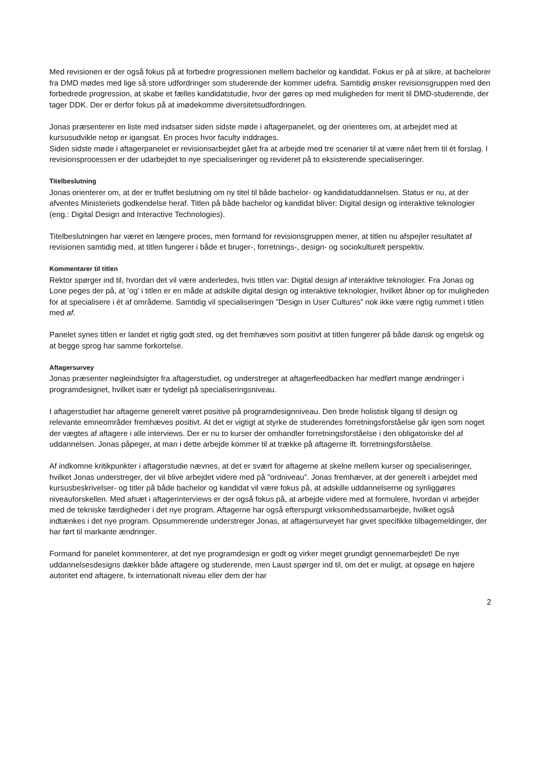Med revisionen er der også fokus på at forbedre progressionen mellem bachelor og kandidat. Fokus er på at sikre, at bachelorer fra DMD mødes med lige så store udfordringer som studerende der kommer udefra. Samtidig ønsker revisionsgruppen med den forbedrede progression, at skabe et fælles kandidatstudie, hvor der gøres op med muligheden for merit til DMD-studerende, der tager DDK. Der er derfor fokus på at imødekomme diversitetsudfordringen.
Jonas præsenterer en liste med indsatser siden sidste møde i aftagerpanelet, og der orienteres om, at arbejdet med at kursusudvikle netop er igangsat. En proces hvor faculty inddrages.
Siden sidste møde i aftagerpanelet er revisionsarbejdet gået fra at arbejde med tre scenarier til at være nået frem til ét forslag. I revisionsprocessen er der udarbejdet to nye specialiseringer og revideret på to eksisterende specialiseringer.
Titelbeslutning
Jonas orienterer om, at der er truffet beslutning om ny titel til både bachelor- og kandidatuddannelsen. Status er nu, at der afventes Ministeriets godkendelse heraf. Titlen på både bachelor og kandidat bliver: Digital design og interaktive teknologier (eng.: Digital Design and Interactive Technologies).
Titelbeslutningen har været en længere proces, men formand for revisionsgruppen mener, at titlen nu afspejler resultatet af revisionen samtidig med, at titlen fungerer i både et bruger-, forretnings-, design- og sociokulturelt perspektiv.
Kommentarer til titlen
Rektor spørger ind til, hvordan det vil være anderledes, hvis titlen var: Digital design af interaktive teknologier. Fra Jonas og Lone peges der på, at ’og’ i titlen er en måde at adskille digital design og interaktive teknologier, hvilket åbner op for muligheden for at specialisere i ét af områderne. Samtidig vil specialiseringen ”Design in User Cultures” nok ikke være rigtig rummet i titlen med af.
Panelet synes titlen er landet et rigtig godt sted, og det fremhæves som positivt at titlen fungerer på både dansk og engelsk og at begge sprog har samme forkortelse.
Aftagersurvey
Jonas præsenter nøgleindsigter fra aftagerstudiet, og understreger at aftagerfeedbacken har medført mange ændringer i programdesignet, hvilket især er tydeligt på specialiseringsniveau.
I aftagerstudiet har aftagerne generelt været positive på programdesignniveau. Den brede holistisk tilgang til design og relevante emneområder fremhæves positivt. At det er vigtigt at styrke de studerendes forretningsforståelse går igen som noget der vægtes af aftagere i alle interviews. Der er nu to kurser der omhandler forretningsforståelse i den obligatoriske del af uddannelsen. Jonas påpeger, at man i dette arbejde kommer til at trække på aftagerne ift. forretningsforståelse.
Af indkomne kritikpunkter i aftagerstudie nævnes, at det er svært for aftagerne at skelne mellem kurser og specialiseringer, hvilket Jonas understreger, der vil blive arbejdet videre med på ”ordniveau”. Jonas fremhæver, at der generelt i arbejdet med kursusbeskrivelser- og titler på både bachelor og kandidat vil være fokus på, at adskille uddannelserne og synliggøres niveauforskellen. Med afsæt i aftagerinterviews er der også fokus på, at arbejde videre med at formulere, hvordan vi arbejder med de tekniske færdigheder i det nye program. Aftagerne har også efterspurgt virksomhedssamarbejde, hvilket også indtænkes i det nye program. Opsummerende understreger Jonas, at aftagersurveyet har givet specifikke tilbagemeldinger, der har ført til markante ændringer.
Formand for panelet kommenterer, at det nye programdesign er godt og virker meget grundigt gennemarbejdet! De nye uddannelsesdesigns dækker både aftagere og studerende, men Laust spørger ind til, om det er muligt, at opsøge en højere autoritet end aftagere, fx internationalt niveau eller dem der har
2